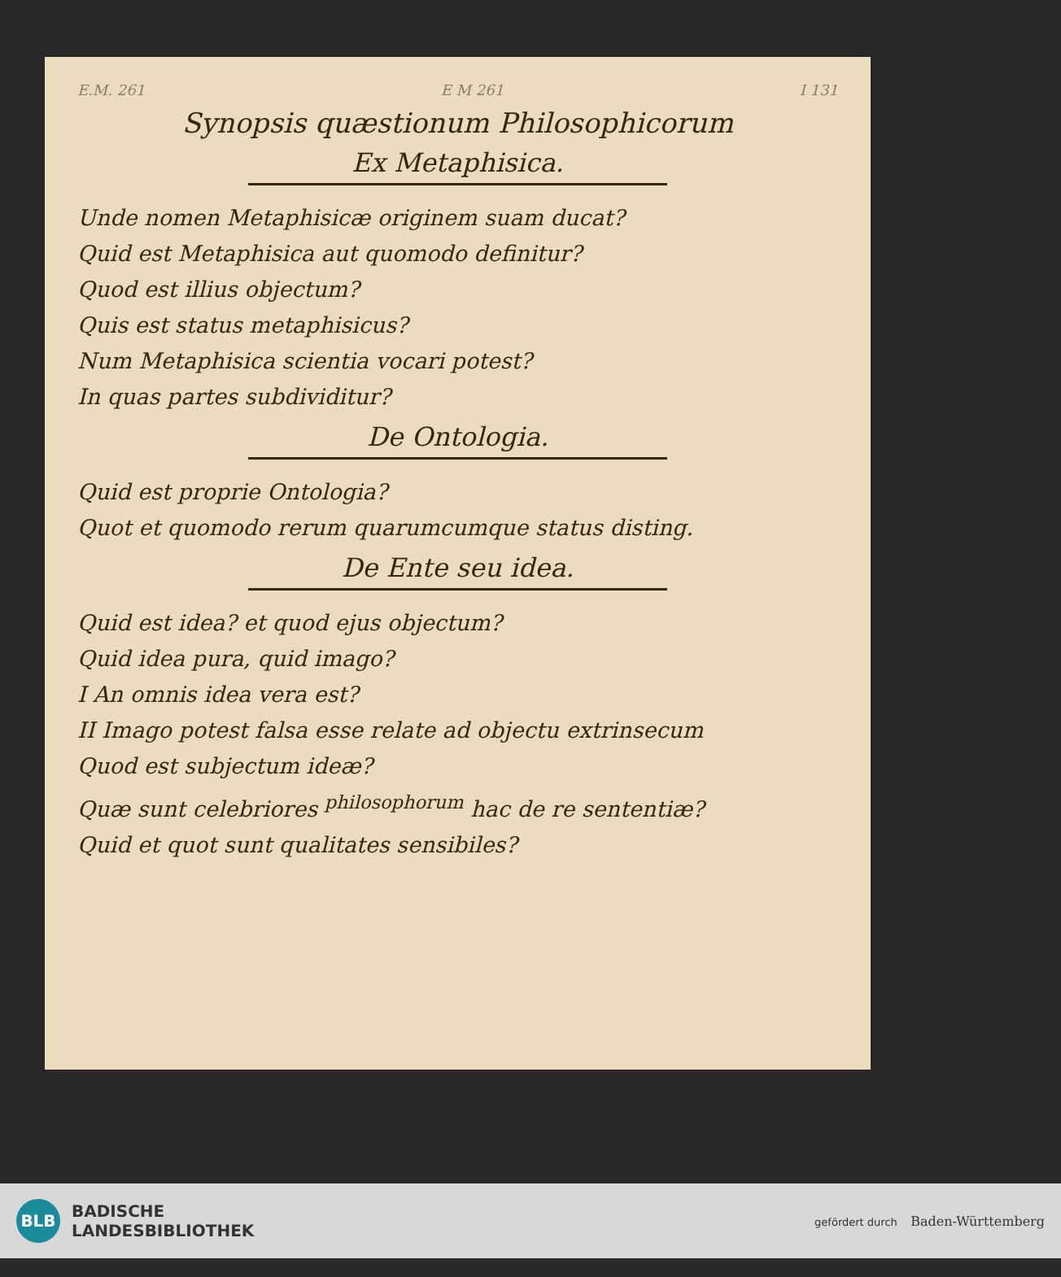E.M. 261 E M 261 I 131
Synopsis quæstionum Philosophicorum
Ex Metaphisica.
Unde nomen Metaphisicæ originem suam ducat?
Quid est Metaphisica aut quomodo definitur?
Quod est illius objectum?
Quis est status metaphisicus?
Num Metaphisica scientia vocari potest?
In quas partes subdividitur?
De Ontologia.
Quid est proprie Ontologia?
Quot et quomodo rerum quarumcumque status disting.
De Ente seu idea.
Quid est idea? et quod ejus objectum?
Quid idea pura, quid imago?
I An omnis idea vera est?
II Imago potest falsa esse relate ad objectu extrinsecum
Quod est subjectum ideæ?
Quæ sunt celebriores <sup>philosophorum</sup> hac de re sententiæ?
Quid et quot sunt qualitates sensibiles?
BLB
BADISCHE
LANDESBIBLIOTHEK
gefördert durch Baden-Württemberg